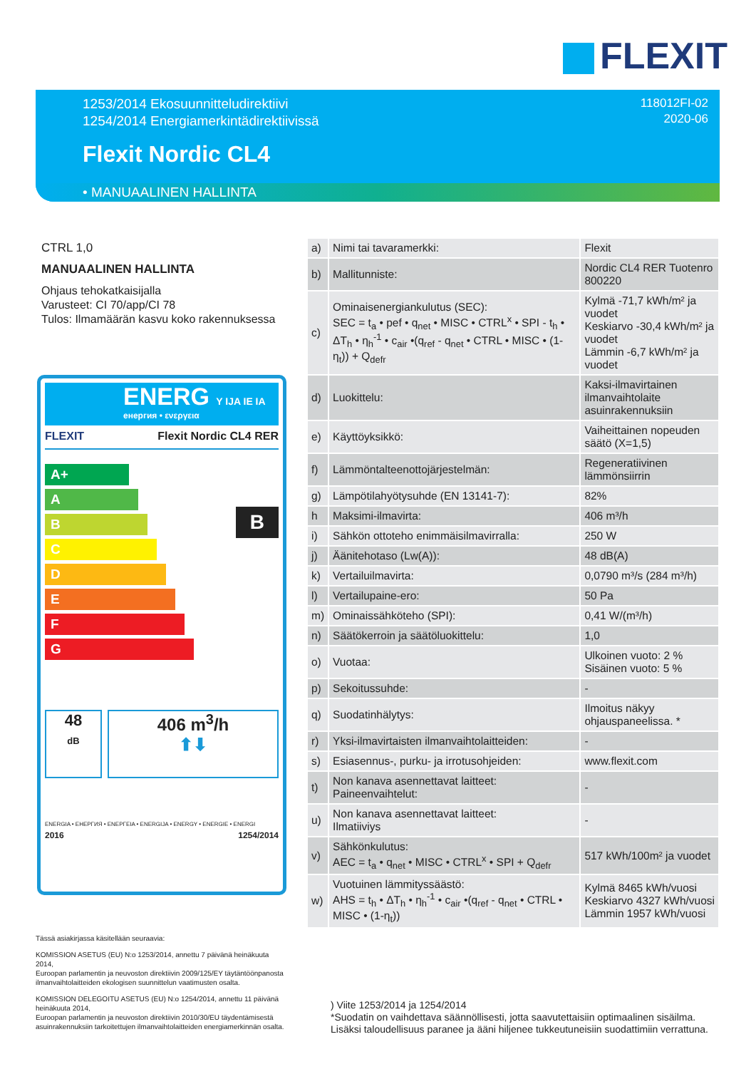FLEXIT
1253/2014 Ekosuunnitteludirektiivi
1254/2014 Energiamerkintädirektiivissä
118012FI-02
2020-06
Flexit Nordic CL4
• MANUAALINEN HALLINTA
CTRL 1,0
MANUAALINEN HALLINTA
Ohjaus tehokatkaisijalla
Varusteet: CI 70/app/CI 78
Tulos: Ilmamäärän kasvu koko rakennuksessa
ENERG Y IJA IE IA
енергия • ενεργεια
FLEXIT Flexit Nordic CL4 RER
A+
A
B
C
D
E
F
G
B
48
dB
406 m<sup>3</sup>/h
⬆⬇
ENERGIA • ЕНЕРГИЯ • ΕΝΕΡΓΕΙΑ • ENERGIJA • ENERGY • ENERGIE • ENERGI
2016 1254/2014
| a) | Nimi tai tavaramerkki: | Flexit |
| b) | Mallitunniste: | Nordic CL4 RER Tuotenro 800220 |
| c) | Ominaisenergiankulutus (SEC): SEC = t<sub>a</sub> • pef • q<sub>net</sub> • MISC • CTRL<sup>x</sup> • SPI - t<sub>h</sub> • ΔT<sub>h</sub> • η<sub>h</sub><sup>-1</sup> • c<sub>air</sub> •(q<sub>ref</sub> - q<sub>net</sub> • CTRL • MISC • (1-η<sub>t</sub>)) + Q<sub>defr</sub> | Kylmä -71,7 kWh/m² ja vuodet Keskiarvo -30,4 kWh/m² ja vuodet Lämmin -6,7 kWh/m² ja vuodet |
| d) | Luokittelu: | Kaksi-ilmavirtainen ilmanvaihtolaite asuinrakennuksiin |
| e) | Käyttöyksikkö: | Vaiheittainen nopeuden säätö (X=1,5) |
| f) | Lämmöntalteenottojärjestelmän: | Regeneratiivinen lämmönsiirrin |
| g) | Lämpötilahyötysuhde (EN 13141-7): | 82% |
| h | Maksimi-ilmavirta: | 406 m³/h |
| i) | Sähkön ottoteho enimmäisilmavirralla: | 250 W |
| j) | Äänitehotaso (Lw(A)): | 48 dB(A) |
| k) | Vertailuilmavirta: | 0,0790 m³/s (284 m³/h) |
| l) | Vertailupaine-ero: | 50 Pa |
| m) | Ominaissähköteho (SPI): | 0,41 W/(m³/h) |
| n) | Säätökerroin ja säätöluokittelu: | 1,0 |
| o) | Vuotaa: | Ulkoinen vuoto: 2 % Sisäinen vuoto: 5 % |
| p) | Sekoitussuhde: | - |
| q) | Suodatinhälytys: | Ilmoitus näkyy ohjauspaneelissa. * |
| r) | Yksi-ilmavirtaisten ilmanvaihtolaitteiden: | - |
| s) | Esiasennus-, purku- ja irrotusohjeiden: | www.flexit.com |
| t) | Non kanava asennettavat laitteet: Paineenvaihtelut: | - |
| u) | Non kanava asennettavat laitteet: Ilmatiiviys | - |
| v) | Sähkönkulutus: AEC = t<sub>a</sub> • q<sub>net</sub> • MISC • CTRL<sup>x</sup> • SPI + Q<sub>defr</sub> | 517 kWh/100m² ja vuodet |
| w) | Vuotuinen lämmityssäästö: AHS = t<sub>h</sub> • ΔT<sub>h</sub> • η<sub>h</sub><sup>-1</sup> • c<sub>air</sub> •(q<sub>ref</sub> - q<sub>net</sub> • CTRL • MISC • (1-η<sub>t</sub>)) | Kylmä 8465 kWh/vuosi Keskiarvo 4327 kWh/vuosi Lämmin 1957 kWh/vuosi |
Tässä asiakirjassa käsitellään seuraavia:
KOMISSION ASETUS (EU) N:o 1253/2014, annettu 7 päivänä heinäkuuta 2014,
Euroopan parlamentin ja neuvoston direktiivin 2009/125/EY täytäntöönpanosta ilmanvaihtolaitteiden ekologisen suunnittelun vaatimusten osalta.
KOMISSION DELEGOITU ASETUS (EU) N:o 1254/2014, annettu 11 päivänä heinäkuuta 2014,
Euroopan parlamentin ja neuvoston direktiivin 2010/30/EU täydentämisestä asuinrakennuksiin tarkoitettujen ilmanvaihtolaitteiden energiamerkinnän osalta.
) Viite 1253/2014 ja 1254/2014
*Suodatin on vaihdettava säännöllisesti, jotta saavutettaisiin optimaalinen sisäilma.
Lisäksi taloudellisuus paranee ja ääni hiljenee tukkeutuneisiin suodattimiin verrattuna.